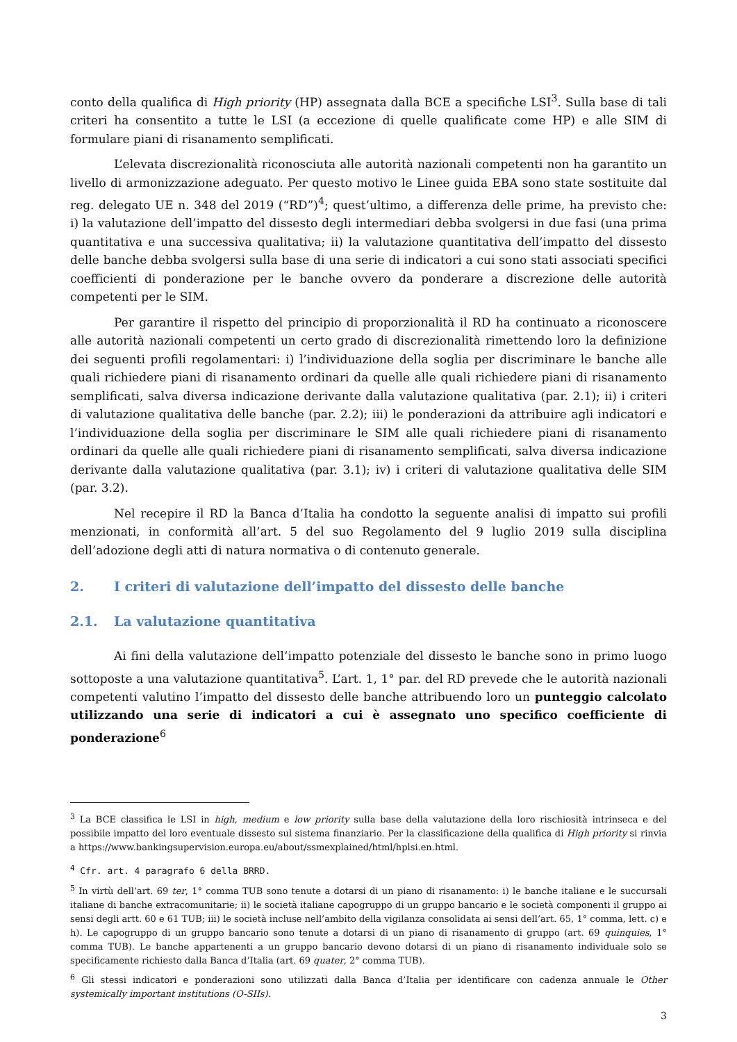conto della qualifica di High priority (HP) assegnata dalla BCE a specifiche LSI<sup>3</sup>. Sulla base di tali criteri ha consentito a tutte le LSI (a eccezione di quelle qualificate come HP) e alle SIM di formulare piani di risanamento semplificati.
L’elevata discrezionalità riconosciuta alle autorità nazionali competenti non ha garantito un livello di armonizzazione adeguato. Per questo motivo le Linee guida EBA sono state sostituite dal reg. delegato UE n. 348 del 2019 (“RD”)<sup>4</sup>; quest’ultimo, a differenza delle prime, ha previsto che: i) la valutazione dell’impatto del dissesto degli intermediari debba svolgersi in due fasi (una prima quantitativa e una successiva qualitativa; ii) la valutazione quantitativa dell’impatto del dissesto delle banche debba svolgersi sulla base di una serie di indicatori a cui sono stati associati specifici coefficienti di ponderazione per le banche ovvero da ponderare a discrezione delle autorità competenti per le SIM.
Per garantire il rispetto del principio di proporzionalità il RD ha continuato a riconoscere alle autorità nazionali competenti un certo grado di discrezionalità rimettendo loro la definizione dei seguenti profili regolamentari: i) l’individuazione della soglia per discriminare le banche alle quali richiedere piani di risanamento ordinari da quelle alle quali richiedere piani di risanamento semplificati, salva diversa indicazione derivante dalla valutazione qualitativa (par. 2.1); ii) i criteri di valutazione qualitativa delle banche (par. 2.2); iii) le ponderazioni da attribuire agli indicatori e l’individuazione della soglia per discriminare le SIM alle quali richiedere piani di risanamento ordinari da quelle alle quali richiedere piani di risanamento semplificati, salva diversa indicazione derivante dalla valutazione qualitativa (par. 3.1); iv) i criteri di valutazione qualitativa delle SIM (par. 3.2).
Nel recepire il RD la Banca d’Italia ha condotto la seguente analisi di impatto sui profili menzionati, in conformità all’art. 5 del suo Regolamento del 9 luglio 2019 sulla disciplina dell’adozione degli atti di natura normativa o di contenuto generale.
2. I criteri di valutazione dell’impatto del dissesto delle banche
2.1. La valutazione quantitativa
Ai fini della valutazione dell’impatto potenziale del dissesto le banche sono in primo luogo sottoposte a una valutazione quantitativa<sup>5</sup>. L’art. 1, 1° par. del RD prevede che le autorità nazionali competenti valutino l’impatto del dissesto delle banche attribuendo loro un punteggio calcolato utilizzando una serie di indicatori a cui è assegnato uno specifico coefficiente di ponderazione<sup>6</sup>
<sup>3</sup> La BCE classifica le LSI in high, medium e low priority sulla base della valutazione della loro rischiosità intrinseca e del possibile impatto del loro eventuale dissesto sul sistema finanziario. Per la classificazione della qualifica di High priority si rinvia a https://www.bankingsupervision.europa.eu/about/ssmexplained/html/hplsi.en.html.
<sup>4</sup> Cfr. art. 4 paragrafo 6 della BRRD.
<sup>5</sup> In virtù dell’art. 69 ter, 1° comma TUB sono tenute a dotarsi di un piano di risanamento: i) le banche italiane e le succursali italiane di banche extracomunitarie; ii) le società italiane capogruppo di un gruppo bancario e le società componenti il gruppo ai sensi degli artt. 60 e 61 TUB; iii) le società incluse nell’ambito della vigilanza consolidata ai sensi dell’art. 65, 1° comma, lett. c) e h). Le capogruppo di un gruppo bancario sono tenute a dotarsi di un piano di risanamento di gruppo (art. 69 quinquies, 1° comma TUB). Le banche appartenenti a un gruppo bancario devono dotarsi di un piano di risanamento individuale solo se specificamente richiesto dalla Banca d’Italia (art. 69 quater, 2° comma TUB).
<sup>6</sup> Gli stessi indicatori e ponderazioni sono utilizzati dalla Banca d’Italia per identificare con cadenza annuale le Other systemically important institutions (O-SIIs).
3